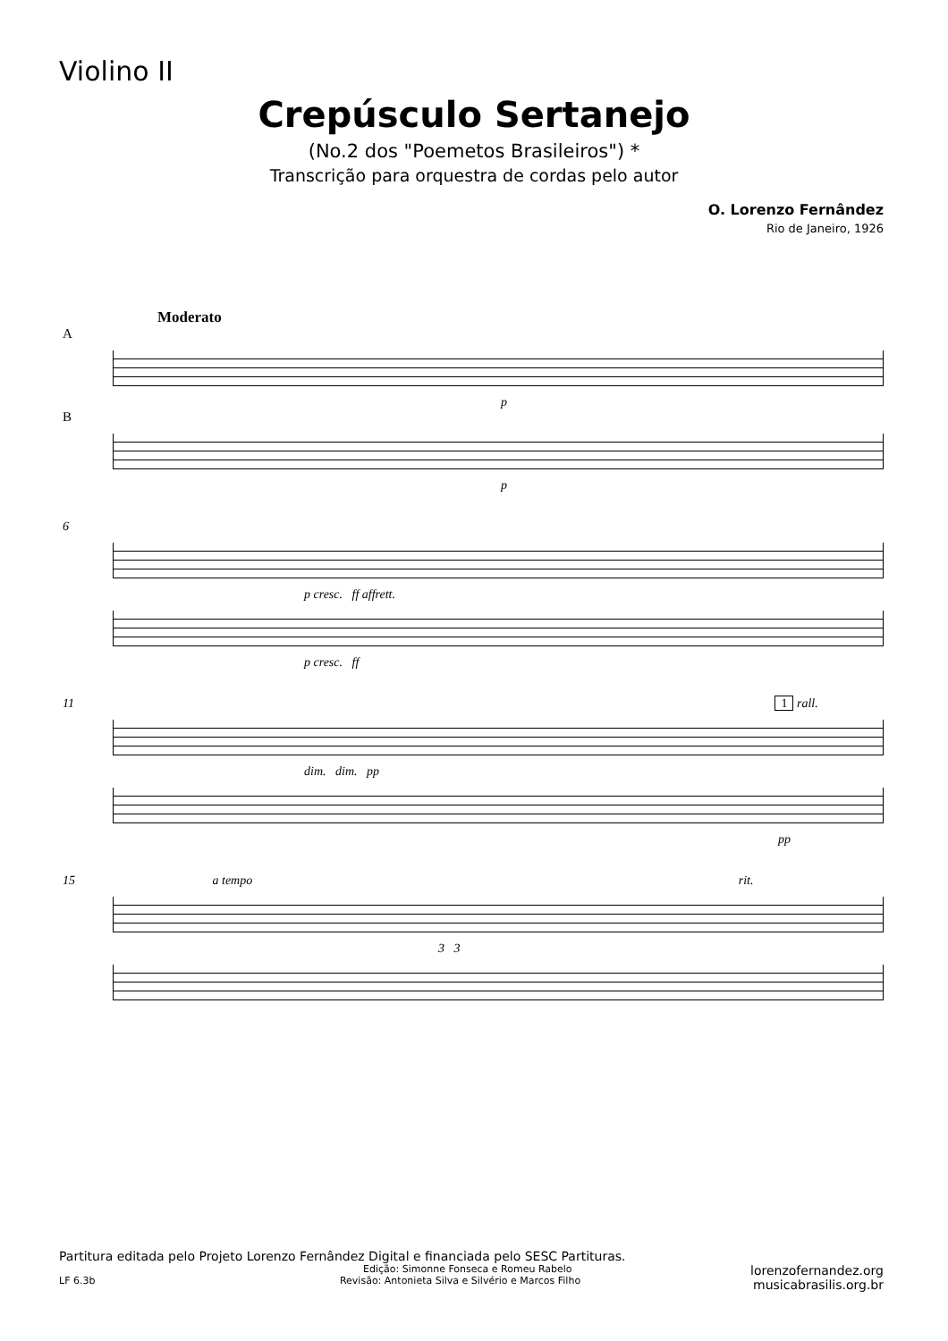Violino II
Crepúsculo Sertanejo
(No.2 dos "Poemetos Brasileiros") *
Transcrição para orquestra de cordas pelo autor
O. Lorenzo Fernândez
Rio de Janeiro, 1926
Moderato
A
p
B
p
6
p cresc. ff affrett.
p cresc. ff
11 1 rall.
dim. dim. pp
pp
15 a tempo rit.
3 3
lorenzofernandez.org
musicabrasilis.org.br
Partitura editada pelo Projeto Lorenzo Fernândez Digital e financiada pelo SESC Partituras.
Edição: Simonne Fonseca e Romeu Rabelo
LF 6.3b Revisão: Antonieta Silva e Silvério e Marcos Filho